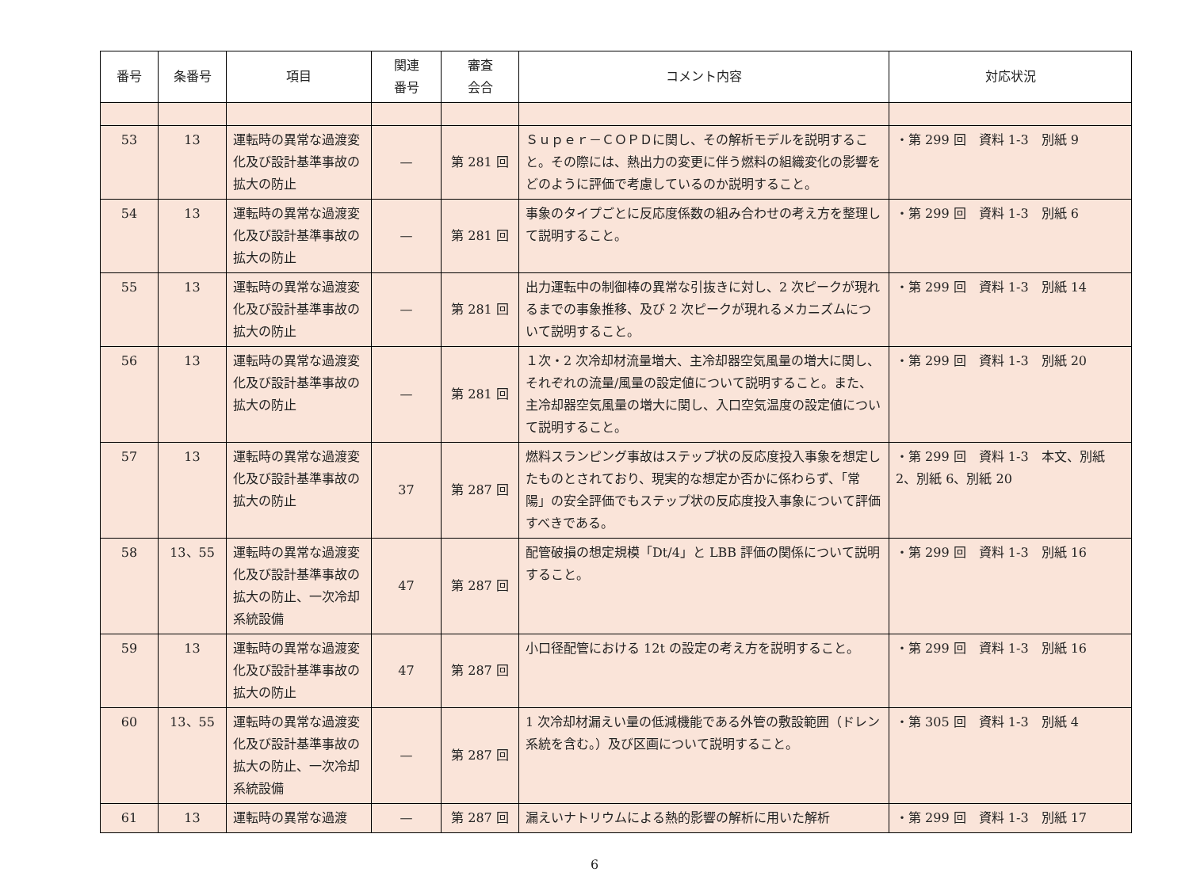| 番号 | 条番号 | 項目 | 関連 番号 | 審査 会合 | コメント内容 | 対応状況 |
| --- | --- | --- | --- | --- | --- | --- |
| 53 | 13 | 運転時の異常な過渡変化及び設計基準事故の拡大の防止 | — | 第 281 回 | Ｓｕｐｅｒ－ＣＯＰＤに関し、その解析モデルを説明すること。その際には、熱出力の変更に伴う燃料の組織変化の影響をどのように評価で考慮しているのか説明すること。 | ・第 299 回 資料 1-3 別紙 9 |
| 54 | 13 | 運転時の異常な過渡変化及び設計基準事故の拡大の防止 | — | 第 281 回 | 事象のタイプごとに反応度係数の組み合わせの考え方を整理して説明すること。 | ・第 299 回 資料 1-3 別紙 6 |
| 55 | 13 | 運転時の異常な過渡変化及び設計基準事故の拡大の防止 | — | 第 281 回 | 出力運転中の制御棒の異常な引抜きに対し、2 次ピークが現れるまでの事象推移、及び 2 次ピークが現れるメカニズムについて説明すること。 | ・第 299 回 資料 1-3 別紙 14 |
| 56 | 13 | 運転時の異常な過渡変化及び設計基準事故の拡大の防止 | — | 第 281 回 | １次・2 次冷却材流量増大、主冷却器空気風量の増大に関し、それぞれの流量/風量の設定値について説明すること。また、主冷却器空気風量の増大に関し、入口空気温度の設定値について説明すること。 | ・第 299 回 資料 1-3 別紙 20 |
| 57 | 13 | 運転時の異常な過渡変化及び設計基準事故の拡大の防止 | 37 | 第 287 回 | 燃料スランピング事故はステップ状の反応度投入事象を想定したものとされており、現実的な想定か否かに係わらず、「常陽」の安全評価でもステップ状の反応度投入事象について評価すべきである。 | ・第 299 回 資料 1-3 本文、別紙 2、別紙 6、別紙 20 |
| 58 | 13、55 | 運転時の異常な過渡変化及び設計基準事故の拡大の防止、一次冷却系統設備 | 47 | 第 287 回 | 配管破損の想定規模「Dt/4」と LBB 評価の関係について説明すること。 | ・第 299 回 資料 1-3 別紙 16 |
| 59 | 13 | 運転時の異常な過渡変化及び設計基準事故の拡大の防止 | 47 | 第 287 回 | 小口径配管における 12t の設定の考え方を説明すること。 | ・第 299 回 資料 1-3 別紙 16 |
| 60 | 13、55 | 運転時の異常な過渡変化及び設計基準事故の拡大の防止、一次冷却系統設備 | — | 第 287 回 | 1 次冷却材漏えい量の低減機能である外管の敷設範囲（ドレン系統を含む。）及び区画について説明すること。 | ・第 305 回 資料 1-3 別紙 4 |
| 61 | 13 | 運転時の異常な過渡 | — | 第 287 回 | 漏えいナトリウムによる熱的影響の解析に用いた解析 | ・第 299 回 資料 1-3 別紙 17 |
6